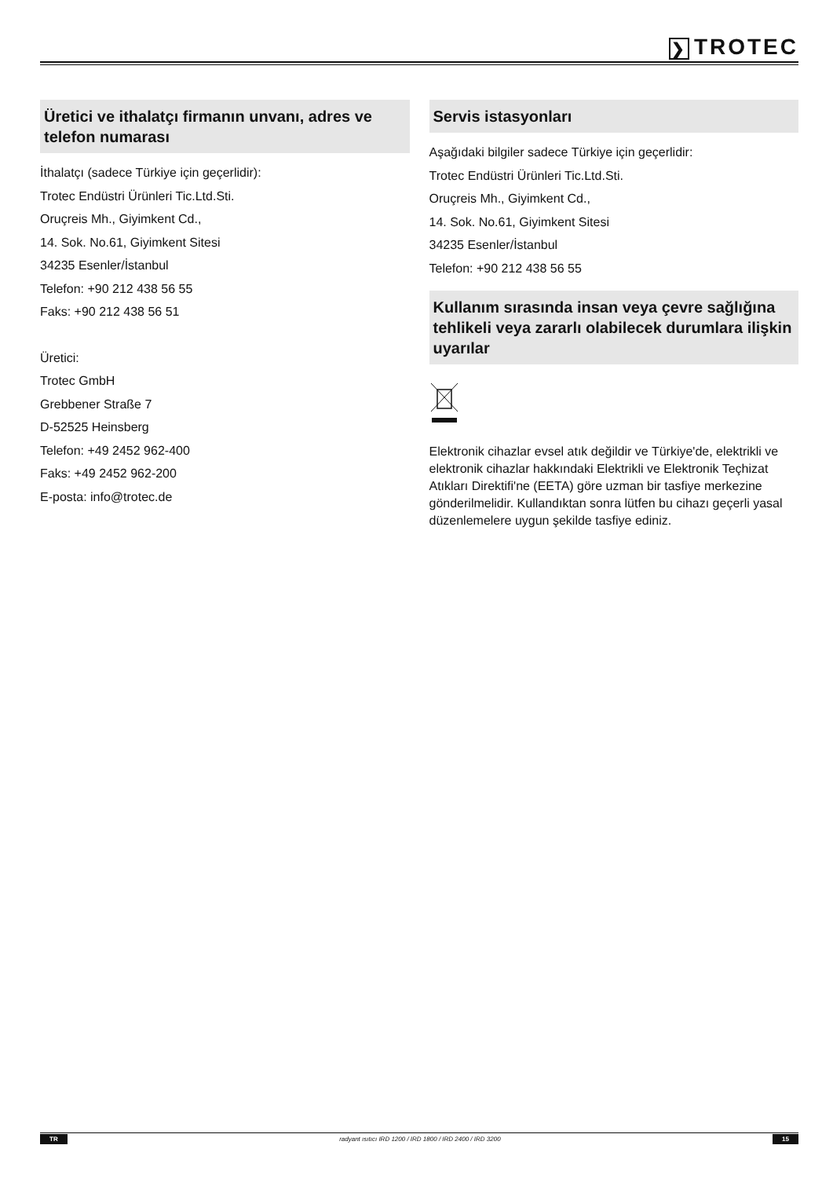❯ TROTEC
Üretici ve ithalatçı firmanın unvanı, adres ve telefon numarası
İthalatçı (sadece Türkiye için geçerlidir):
Trotec Endüstri Ürünleri Tic.Ltd.Sti.
Oruçreis Mh., Giyimkent Cd.,
14. Sok. No.61, Giyimkent Sitesi
34235 Esenler/İstanbul
Telefon: +90 212 438 56 55
Faks: +90 212 438 56 51
Üretici:
Trotec GmbH
Grebbener Straße 7
D-52525 Heinsberg
Telefon: +49 2452 962-400
Faks: +49 2452 962-200
E-posta: info@trotec.de
Servis istasyonları
Aşağıdaki bilgiler sadece Türkiye için geçerlidir:
Trotec Endüstri Ürünleri Tic.Ltd.Sti.
Oruçreis Mh., Giyimkent Cd.,
14. Sok. No.61, Giyimkent Sitesi
34235 Esenler/İstanbul
Telefon: +90 212 438 56 55
Kullanım sırasında insan veya çevre sağlığına tehlikeli veya zararlı olabilecek durumlara ilişkin uyarılar
Elektronik cihazlar evsel atık değildir ve Türkiye'de, elektrikli ve elektronik cihazlar hakkındaki Elektrikli ve Elektronik Teçhizat Atıkları Direktifi'ne (EETA) göre uzman bir tasfiye merkezine gönderilmelidir. Kullandıktan sonra lütfen bu cihazı geçerli yasal düzenlemelere uygun şekilde tasfiye ediniz.
TR radyant ısıtıcı IRD 1200 / IRD 1800 / IRD 2400 / IRD 3200 15